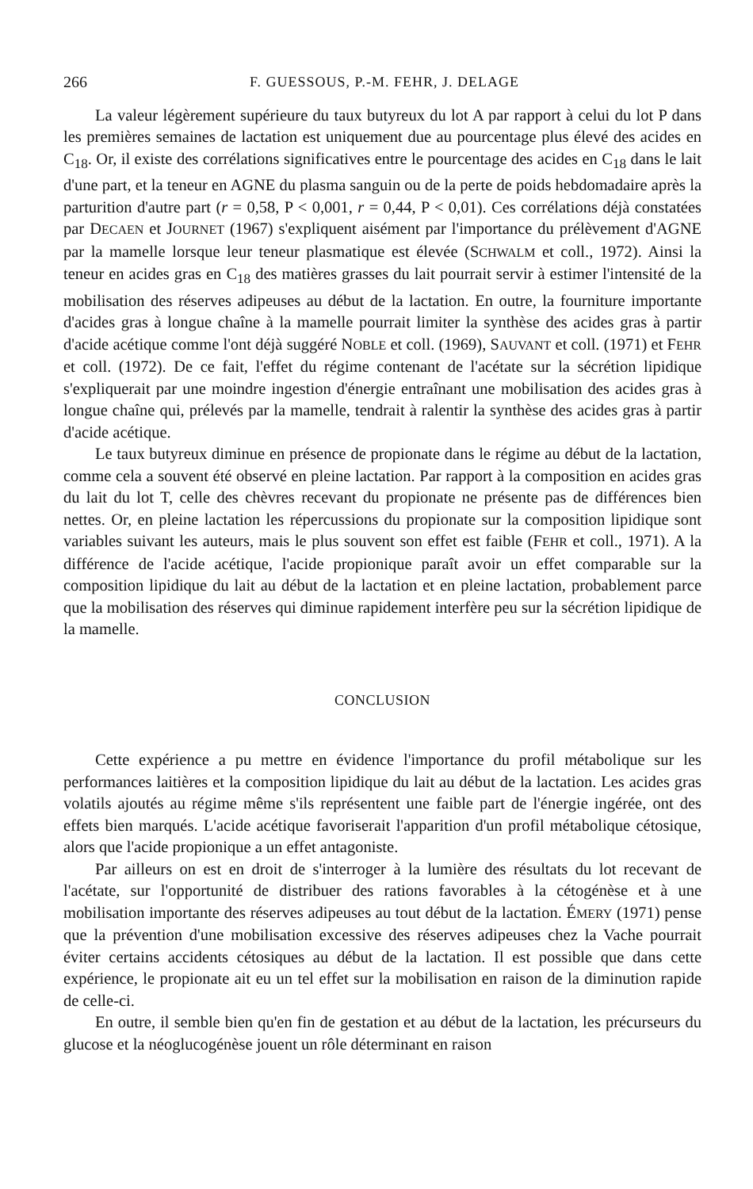266 F. GUESSOUS, P.-M. FEHR, J. DELAGE
La valeur légèrement supérieure du taux butyreux du lot A par rapport à celui du lot P dans les premières semaines de lactation est uniquement due au pourcentage plus élevé des acides en C<sub>18</sub>. Or, il existe des corrélations significatives entre le pourcentage des acides en C<sub>18</sub> dans le lait d'une part, et la teneur en AGNE du plasma sanguin ou de la perte de poids hebdomadaire après la parturition d'autre part (r = 0,58, P < 0,001, r = 0,44, P < 0,01). Ces corrélations déjà constatées par DECAEN et JOURNET (1967) s'expliquent aisément par l'importance du prélèvement d'AGNE par la mamelle lorsque leur teneur plasmatique est élevée (SCHWALM et coll., 1972). Ainsi la teneur en acides gras en C<sub>18</sub> des matières grasses du lait pourrait servir à estimer l'intensité de la mobilisation des réserves adipeuses au début de la lactation. En outre, la fourniture importante d'acides gras à longue chaîne à la mamelle pourrait limiter la synthèse des acides gras à partir d'acide acétique comme l'ont déjà suggéré NOBLE et coll. (1969), SAUVANT et coll. (1971) et FEHR et coll. (1972). De ce fait, l'effet du régime contenant de l'acétate sur la sécrétion lipidique s'expliquerait par une moindre ingestion d'énergie entraînant une mobilisation des acides gras à longue chaîne qui, prélevés par la mamelle, tendrait à ralentir la synthèse des acides gras à partir d'acide acétique.
Le taux butyreux diminue en présence de propionate dans le régime au début de la lactation, comme cela a souvent été observé en pleine lactation. Par rapport à la composition en acides gras du lait du lot T, celle des chèvres recevant du propionate ne présente pas de différences bien nettes. Or, en pleine lactation les répercussions du propionate sur la composition lipidique sont variables suivant les auteurs, mais le plus souvent son effet est faible (FEHR et coll., 1971). A la différence de l'acide acétique, l'acide propionique paraît avoir un effet comparable sur la composition lipidique du lait au début de la lactation et en pleine lactation, probablement parce que la mobilisation des réserves qui diminue rapidement interfère peu sur la sécrétion lipidique de la mamelle.
CONCLUSION
Cette expérience a pu mettre en évidence l'importance du profil métabolique sur les performances laitières et la composition lipidique du lait au début de la lactation. Les acides gras volatils ajoutés au régime même s'ils représentent une faible part de l'énergie ingérée, ont des effets bien marqués. L'acide acétique favoriserait l'apparition d'un profil métabolique cétosique, alors que l'acide propionique a un effet antagoniste.
Par ailleurs on est en droit de s'interroger à la lumière des résultats du lot recevant de l'acétate, sur l'opportunité de distribuer des rations favorables à la cétogénèse et à une mobilisation importante des réserves adipeuses au tout début de la lactation. ÉMERY (1971) pense que la prévention d'une mobilisation excessive des réserves adipeuses chez la Vache pourrait éviter certains accidents cétosiques au début de la lactation. Il est possible que dans cette expérience, le propionate ait eu un tel effet sur la mobilisation en raison de la diminution rapide de celle-ci.
En outre, il semble bien qu'en fin de gestation et au début de la lactation, les précurseurs du glucose et la néoglucogénèse jouent un rôle déterminant en raison